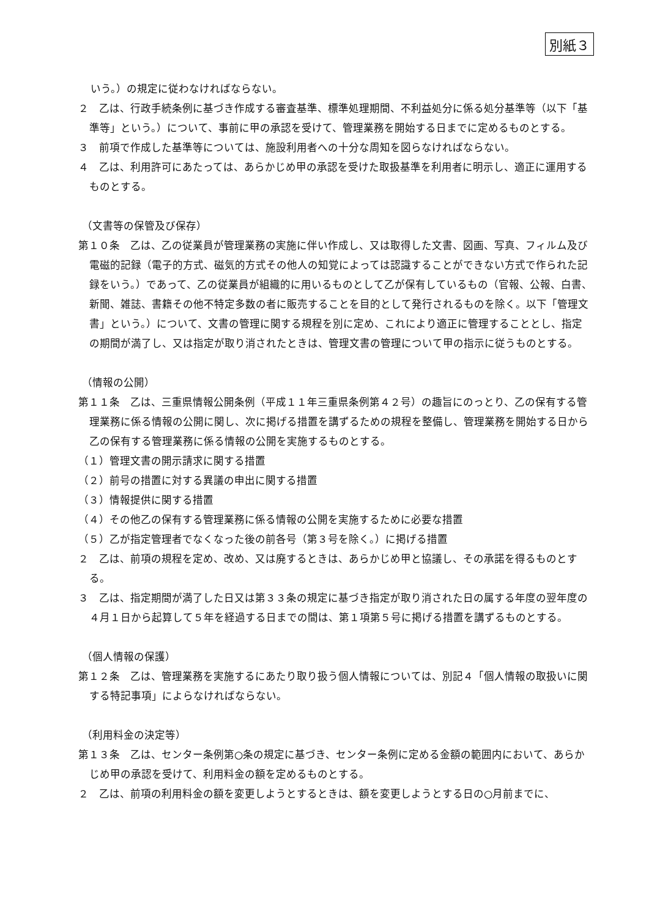別紙３
いう。）の規定に従わなければならない。
２　乙は、行政手続条例に基づき作成する審査基準、標準処理期間、不利益処分に係る処分基準等（以下「基準等」という。）について、事前に甲の承認を受けて、管理業務を開始する日までに定めるものとする。
３　前項で作成した基準等については、施設利用者への十分な周知を図らなければならない。
４　乙は、利用許可にあたっては、あらかじめ甲の承認を受けた取扱基準を利用者に明示し、適正に運用するものとする。
（文書等の保管及び保存）
第１０条　乙は、乙の従業員が管理業務の実施に伴い作成し、又は取得した文書、図画、写真、フィルム及び電磁的記録（電子的方式、磁気的方式その他人の知覚によっては認識することができない方式で作られた記録をいう。）であって、乙の従業員が組織的に用いるものとして乙が保有しているもの（官報、公報、白書、新聞、雑誌、書籍その他不特定多数の者に販売することを目的として発行されるものを除く。以下「管理文書」という。）について、文書の管理に関する規程を別に定め、これにより適正に管理することとし、指定の期間が満了し、又は指定が取り消されたときは、管理文書の管理について甲の指示に従うものとする。
（情報の公開）
第１１条　乙は、三重県情報公開条例（平成１１年三重県条例第４２号）の趣旨にのっとり、乙の保有する管理業務に係る情報の公開に関し、次に掲げる措置を講ずるための規程を整備し、管理業務を開始する日から乙の保有する管理業務に係る情報の公開を実施するものとする。
（１）管理文書の開示請求に関する措置
（２）前号の措置に対する異議の申出に関する措置
（３）情報提供に関する措置
（４）その他乙の保有する管理業務に係る情報の公開を実施するために必要な措置
（５）乙が指定管理者でなくなった後の前各号（第３号を除く。）に掲げる措置
２　乙は、前項の規程を定め、改め、又は廃するときは、あらかじめ甲と協議し、その承諾を得るものとする。
３　乙は、指定期間が満了した日又は第３３条の規定に基づき指定が取り消された日の属する年度の翌年度の４月１日から起算して５年を経過する日までの間は、第１項第５号に掲げる措置を講ずるものとする。
（個人情報の保護）
第１２条　乙は、管理業務を実施するにあたり取り扱う個人情報については、別記４「個人情報の取扱いに関する特記事項」によらなければならない。
（利用料金の決定等）
第１３条　乙は、センター条例第○条の規定に基づき、センター条例に定める金額の範囲内において、あらかじめ甲の承認を受けて、利用料金の額を定めるものとする。
２　乙は、前項の利用料金の額を変更しようとするときは、額を変更しようとする日の○月前までに、